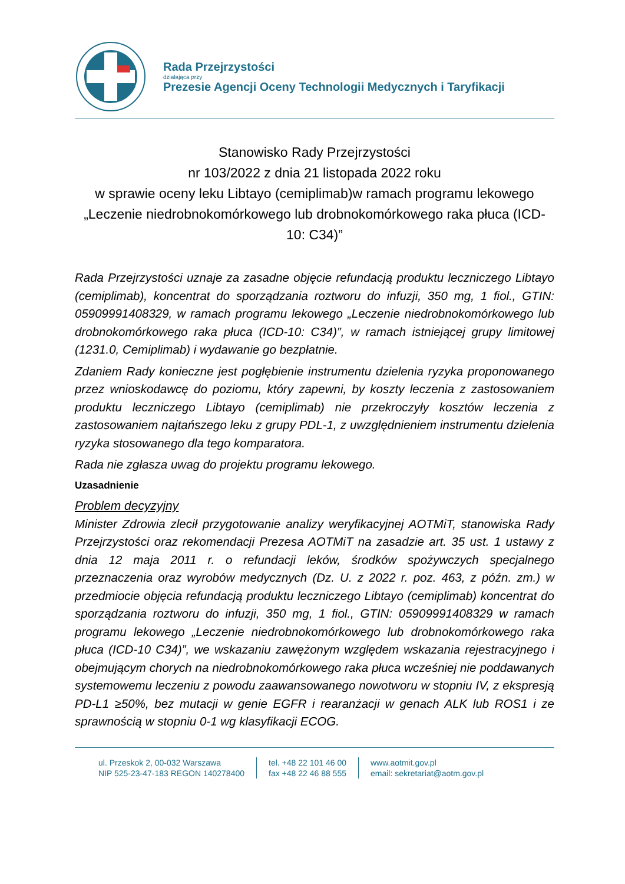Rada Przejrzystości
działająca przy
Prezesie Agencji Oceny Technologii Medycznych i Taryfikacji
Stanowisko Rady Przejrzystości
nr 103/2022 z dnia 21 listopada 2022 roku
w sprawie oceny leku Libtayo (cemiplimab)w ramach programu lekowego „Leczenie niedrobnokomórkowego lub drobnokomórkowego raka płuca (ICD-10: C34)”
Rada Przejrzystości uznaje za zasadne objęcie refundacją produktu leczniczego Libtayo (cemiplimab), koncentrat do sporządzania roztworu do infuzji, 350 mg, 1 fiol., GTIN: 05909991408329, w ramach programu lekowego „Leczenie niedrobnokomórkowego lub drobnokomórkowego raka płuca (ICD-10: C34)”, w ramach istniejącej grupy limitowej (1231.0, Cemiplimab) i wydawanie go bezpłatnie.
Zdaniem Rady konieczne jest pogłębienie instrumentu dzielenia ryzyka proponowanego przez wnioskodawcę do poziomu, który zapewni, by koszty leczenia z zastosowaniem produktu leczniczego Libtayo (cemiplimab) nie przekroczyły kosztów leczenia z zastosowaniem najtańszego leku z grupy PDL-1, z uwzględnieniem instrumentu dzielenia ryzyka stosowanego dla tego komparatora.
Rada nie zgłasza uwag do projektu programu lekowego.
Uzasadnienie
Problem decyzyjny
Minister Zdrowia zlecił przygotowanie analizy weryfikacyjnej AOTMiT, stanowiska Rady Przejrzystości oraz rekomendacji Prezesa AOTMiT na zasadzie art. 35 ust. 1 ustawy z dnia 12 maja 2011 r. o refundacji leków, środków spożywczych specjalnego przeznaczenia oraz wyrobów medycznych (Dz. U. z 2022 r. poz. 463, z późn. zm.) w przedmiocie objęcia refundacją produktu leczniczego Libtayo (cemiplimab) koncentrat do sporządzania roztworu do infuzji, 350 mg, 1 fiol., GTIN: 05909991408329 w ramach programu lekowego „Leczenie niedrobnokomórkowego lub drobnokomórkowego raka płuca (ICD-10 C34)”, we wskazaniu zawężonym względem wskazania rejestracyjnego i obejmującym chorych na niedrobnokomórkowego raka płuca wcześniej nie poddawanych systemowemu leczeniu z powodu zaawansowanego nowotworu w stopniu IV, z ekspresją PD-L1 ≥50%, bez mutacji w genie EGFR i rearanżacji w genach ALK lub ROS1 i ze sprawnością w stopniu 0-1 wg klasyfikacji ECOG.
ul. Przeskok 2, 00-032 Warszawa
NIP 525-23-47-183 REGON 140278400
tel. +48 22 101 46 00
fax +48 22 46 88 555
www.aotmit.gov.pl
email: sekretariat@aotm.gov.pl